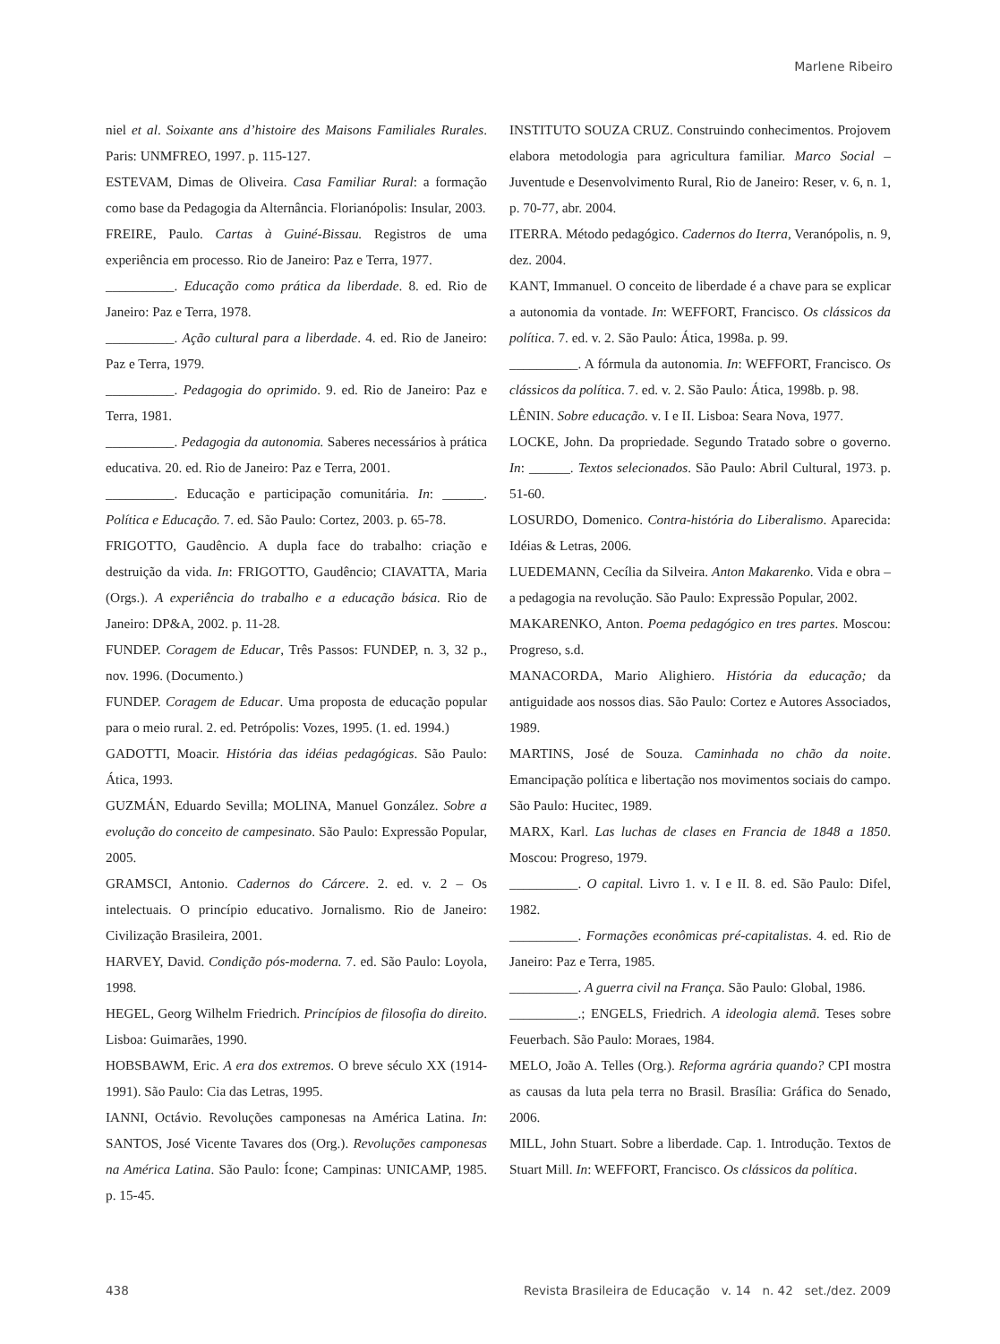Marlene Ribeiro
niel et al. Soixante ans d’histoire des Maisons Familiales Rurales. Paris: UNMFREO, 1997. p. 115-127.
ESTEVAM, Dimas de Oliveira. Casa Familiar Rural: a formação como base da Pedagogia da Alternância. Florianópolis: Insular, 2003.
FREIRE, Paulo. Cartas à Guiné-Bissau. Registros de uma experiência em processo. Rio de Janeiro: Paz e Terra, 1977.
__________. Educação como prática da liberdade. 8. ed. Rio de Janeiro: Paz e Terra, 1978.
__________. Ação cultural para a liberdade. 4. ed. Rio de Janeiro: Paz e Terra, 1979.
__________. Pedagogia do oprimido. 9. ed. Rio de Janeiro: Paz e Terra, 1981.
__________. Pedagogia da autonomia. Saberes necessários à prática educativa. 20. ed. Rio de Janeiro: Paz e Terra, 2001.
__________. Educação e participação comunitária. In: ______. Política e Educação. 7. ed. São Paulo: Cortez, 2003. p. 65-78.
FRIGOTTO, Gaudêncio. A dupla face do trabalho: criação e destruição da vida. In: FRIGOTTO, Gaudêncio; CIAVATTA, Maria (Orgs.). A experiência do trabalho e a educação básica. Rio de Janeiro: DP&A, 2002. p. 11-28.
FUNDEP. Coragem de Educar, Três Passos: FUNDEP, n. 3, 32 p., nov. 1996. (Documento.)
FUNDEP. Coragem de Educar. Uma proposta de educação popular para o meio rural. 2. ed. Petrópolis: Vozes, 1995. (1. ed. 1994.)
GADOTTI, Moacir. História das idéias pedagógicas. São Paulo: Ática, 1993.
GUZMÁN, Eduardo Sevilla; MOLINA, Manuel González. Sobre a evolução do conceito de campesinato. São Paulo: Expressão Popular, 2005.
GRAMSCI, Antonio. Cadernos do Cárcere. 2. ed. v. 2 – Os intelectuais. O princípio educativo. Jornalismo. Rio de Janeiro: Civilização Brasileira, 2001.
HARVEY, David. Condição pós-moderna. 7. ed. São Paulo: Loyola, 1998.
HEGEL, Georg Wilhelm Friedrich. Princípios de filosofia do direito. Lisboa: Guimarães, 1990.
HOBSBAWM, Eric. A era dos extremos. O breve século XX (1914-1991). São Paulo: Cia das Letras, 1995.
IANNI, Octávio. Revoluções camponesas na América Latina. In: SANTOS, José Vicente Tavares dos (Org.). Revoluções camponesas na América Latina. São Paulo: Ícone; Campinas: UNICAMP, 1985. p. 15-45.
INSTITUTO SOUZA CRUZ. Construindo conhecimentos. Projovem elabora metodologia para agricultura familiar. Marco Social – Juventude e Desenvolvimento Rural, Rio de Janeiro: Reser, v. 6, n. 1, p. 70-77, abr. 2004.
ITERRA. Método pedagógico. Cadernos do Iterra, Veranópolis, n. 9, dez. 2004.
KANT, Immanuel. O conceito de liberdade é a chave para se explicar a autonomia da vontade. In: WEFFORT, Francisco. Os clássicos da política. 7. ed. v. 2. São Paulo: Ática, 1998a. p. 99.
__________. A fórmula da autonomia. In: WEFFORT, Francisco. Os clássicos da política. 7. ed. v. 2. São Paulo: Ática, 1998b. p. 98.
LÊNIN. Sobre educação. v. I e II. Lisboa: Seara Nova, 1977.
LOCKE, John. Da propriedade. Segundo Tratado sobre o governo. In: ______. Textos selecionados. São Paulo: Abril Cultural, 1973. p. 51-60.
LOSURDO, Domenico. Contra-história do Liberalismo. Aparecida: Idéias & Letras, 2006.
LUEDEMANN, Cecília da Silveira. Anton Makarenko. Vida e obra – a pedagogia na revolução. São Paulo: Expressão Popular, 2002.
MAKARENKO, Anton. Poema pedagógico en tres partes. Moscou: Progreso, s.d.
MANACORDA, Mario Alighiero. História da educação; da antiguidade aos nossos dias. São Paulo: Cortez e Autores Associados, 1989.
MARTINS, José de Souza. Caminhada no chão da noite. Emancipação política e libertação nos movimentos sociais do campo. São Paulo: Hucitec, 1989.
MARX, Karl. Las luchas de clases en Francia de 1848 a 1850. Moscou: Progreso, 1979.
__________. O capital. Livro 1. v. I e II. 8. ed. São Paulo: Difel, 1982.
__________. Formações econômicas pré-capitalistas. 4. ed. Rio de Janeiro: Paz e Terra, 1985.
__________. A guerra civil na França. São Paulo: Global, 1986.
__________.; ENGELS, Friedrich. A ideologia alemã. Teses sobre Feuerbach. São Paulo: Moraes, 1984.
MELO, João A. Telles (Org.). Reforma agrária quando? CPI mostra as causas da luta pela terra no Brasil. Brasília: Gráfica do Senado, 2006.
MILL, John Stuart. Sobre a liberdade. Cap. 1. Introdução. Textos de Stuart Mill. In: WEFFORT, Francisco. Os clássicos da política.
438 Revista Brasileira de Educação v. 14 n. 42 set./dez. 2009